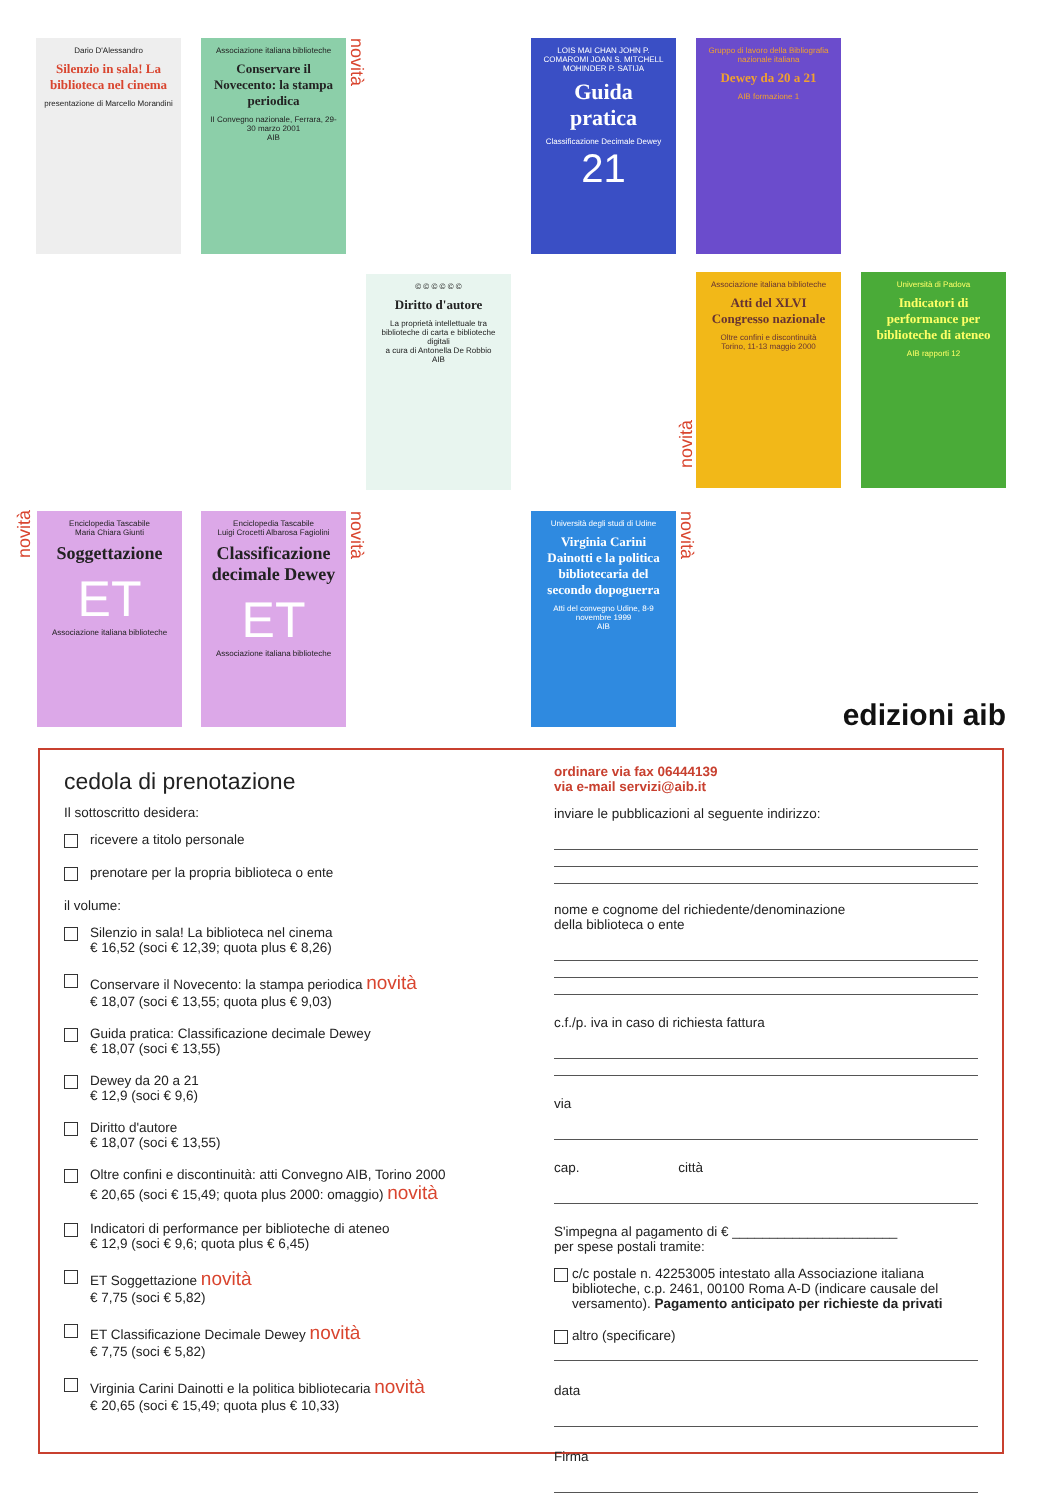Dario D'Alessandro
Silenzio in sala! La biblioteca nel cinema
presentazione di Marcello Morandini
Associazione italiana biblioteche
Conservare il Novecento: la stampa periodica
II Convegno nazionale, Ferrara, 29-30 marzo 2001
AIB
novità
LOIS MAI CHAN JOHN P. COMAROMI JOAN S. MITCHELL MOHINDER P. SATIJA
Guida pratica
Classificazione Decimale Dewey
21
Gruppo di lavoro della Bibliografia nazionale italiana
Dewey da 20 a 21
AIB formazione 1
© © © © © ©
Diritto d'autore
La proprietà intellettuale tra biblioteche di carta e biblioteche digitali
a cura di Antonella De Robbio
AIB
novità
Associazione italiana biblioteche
Atti del XLVI Congresso nazionale
Oltre confini e discontinuità
Torino, 11-13 maggio 2000
Università di Padova
Indicatori di performance per biblioteche di ateneo
AIB rapporti 12
novità
Enciclopedia Tascabile
Maria Chiara Giunti
Soggettazione
ET
Associazione italiana biblioteche
Enciclopedia Tascabile
Luigi Crocetti Albarosa Fagiolini
Classificazione decimale Dewey
ET
Associazione italiana biblioteche
novità
Università degli studi di Udine
Virginia Carini Dainotti e la politica bibliotecaria del secondo dopoguerra
Atti del convegno Udine, 8-9 novembre 1999
AIB
novità
edizioni aib
cedola di prenotazione
Il sottoscritto desidera:
ricevere a titolo personale
prenotare per la propria biblioteca o ente
il volume:
Silenzio in sala! La biblioteca nel cinema
€ 16,52 (soci € 12,39; quota plus € 8,26)
Conservare il Novecento: la stampa periodica novità
€ 18,07 (soci € 13,55; quota plus € 9,03)
Guida pratica: Classificazione decimale Dewey
€ 18,07 (soci € 13,55)
Dewey da 20 a 21
€ 12,9 (soci € 9,6)
Diritto d'autore
€ 18,07 (soci € 13,55)
Oltre confini e discontinuità: atti Convegno AIB, Torino 2000
€ 20,65 (soci € 15,49; quota plus 2000: omaggio) novità
Indicatori di performance per biblioteche di ateneo
€ 12,9 (soci € 9,6; quota plus € 6,45)
ET Soggettazione novità
€ 7,75 (soci € 5,82)
ET Classificazione Decimale Dewey novità
€ 7,75 (soci € 5,82)
Virginia Carini Dainotti e la politica bibliotecaria novità
€ 20,65 (soci € 15,49; quota plus € 10,33)
ordinare via fax 06444139
via e-mail servizi@aib.it
inviare le pubblicazioni al seguente indirizzo:
nome e cognome del richiedente/denominazione
della biblioteca o ente
c.f./p. iva in caso di richiesta fattura
via
cap. città
S'impegna al pagamento di € ______________________
per spese postali tramite:
c/c postale n. 42253005 intestato alla Associazione italiana biblioteche, c.p. 2461, 00100 Roma A-D (indicare causale del versamento). Pagamento anticipato per richieste da privati
altro (specificare)
data
Firma